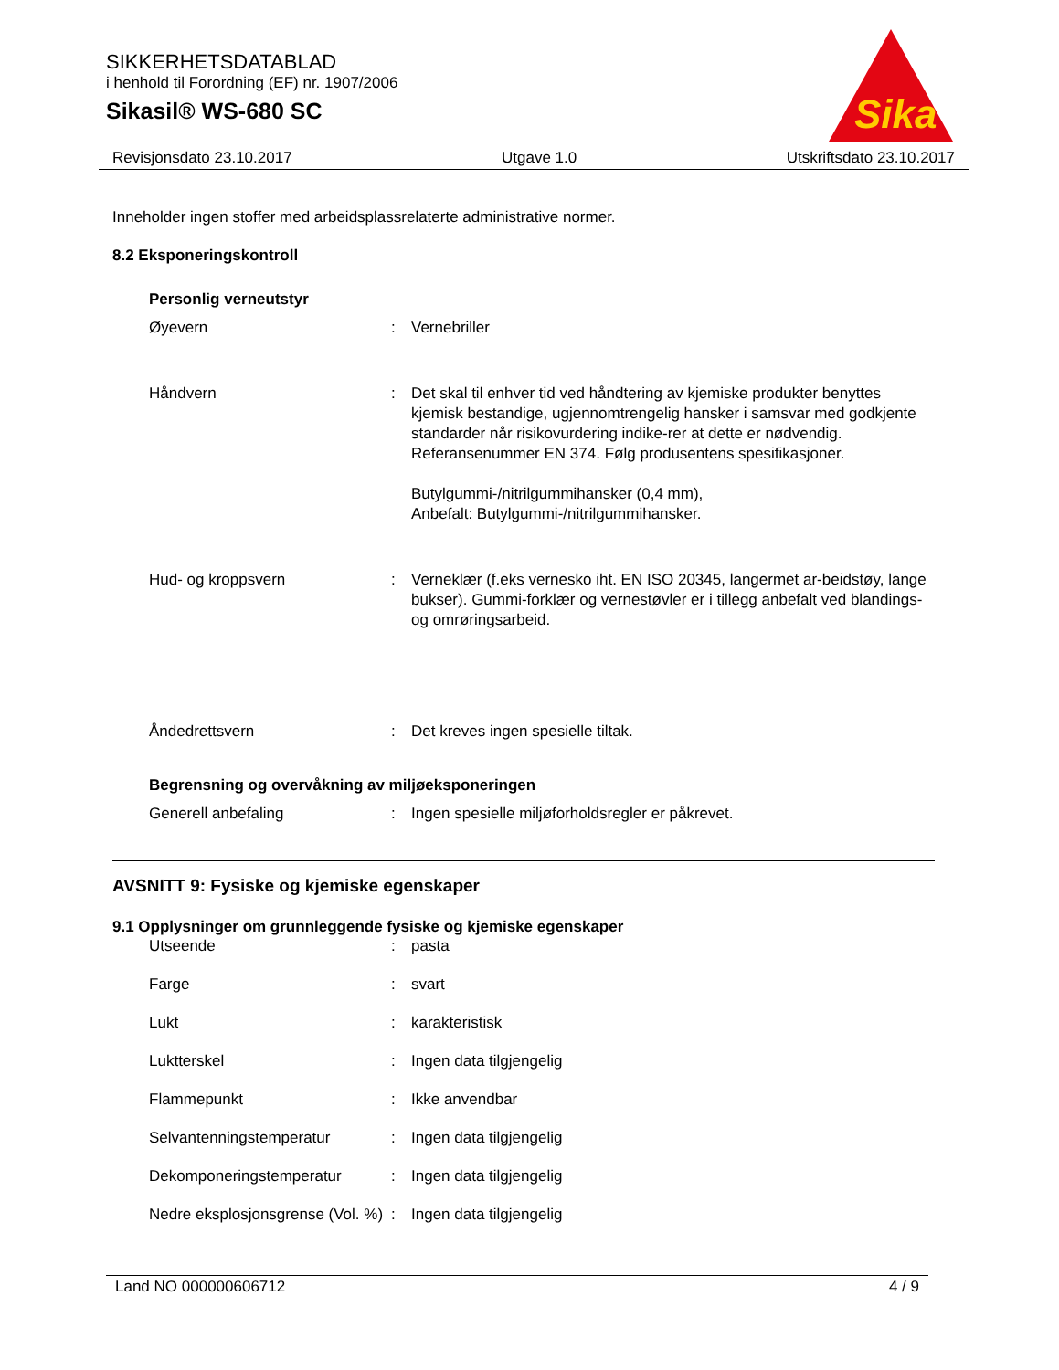SIKKERHETSDATABLAD
i henhold til Forordning (EF) nr. 1907/2006
Sikasil® WS-680 SC
Sika
Revisjonsdato 23.10.2017 Utgave 1.0 Utskriftsdato 23.10.2017
Inneholder ingen stoffer med arbeidsplassrelaterte administrative normer.
8.2 Eksponeringskontroll
Personlig verneutstyr
| Øyevern | : | Vernebriller |
| Håndvern | : | Det skal til enhver tid ved håndtering av kjemiske produkter benyttes kjemisk bestandige, ugjennomtrengelig hansker i samsvar med godkjente standarder når risikovurdering indike-rer at dette er nødvendig. Referansenummer EN 374. Følg produsentens spesifikasjoner. Butylgummi-/nitrilgummihansker (0,4 mm), Anbefalt: Butylgummi-/nitrilgummihansker. |
| Hud- og kroppsvern | : | Verneklær (f.eks vernesko iht. EN ISO 20345, langermet ar-beidstøy, lange bukser). Gummi-forklær og vernestøvler er i tillegg anbefalt ved blandings- og omrøringsarbeid. |
| Åndedrettsvern | : | Det kreves ingen spesielle tiltak. |
Begrensning og overvåkning av miljøeksponeringen
| Generell anbefaling | : | Ingen spesielle miljøforholdsregler er påkrevet. |
AVSNITT 9: Fysiske og kjemiske egenskaper
9.1 Opplysninger om grunnleggende fysiske og kjemiske egenskaper
| Utseende | : | pasta |
| Farge | : | svart |
| Lukt | : | karakteristisk |
| Luktterskel | : | Ingen data tilgjengelig |
| Flammepunkt | : | Ikke anvendbar |
| Selvantenningstemperatur | : | Ingen data tilgjengelig |
| Dekomponeringstemperatur | : | Ingen data tilgjengelig |
| Nedre eksplosjonsgrense (Vol. %) | : | Ingen data tilgjengelig |
Land NO 000000606712 4 / 9